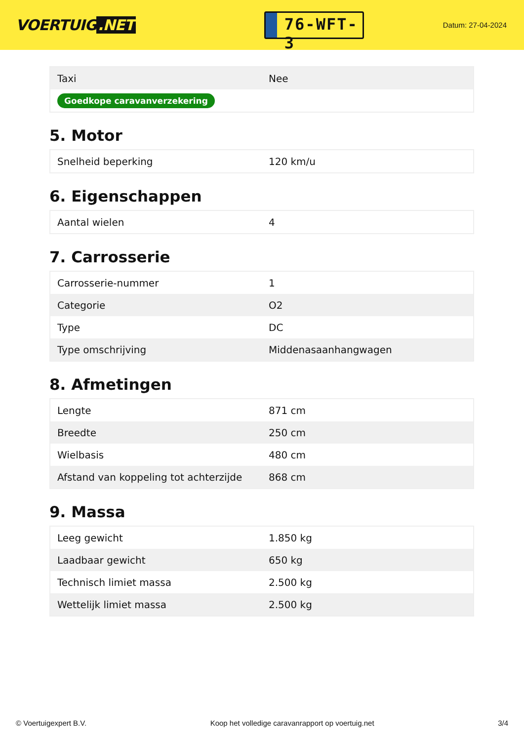VOERTUIG.NET
76-WFT-3
Datum: 27-04-2024
| Taxi | Nee |
| Goedkope caravanverzekering | |
5. Motor
| Snelheid beperking | 120 km/u |
6. Eigenschappen
| Aantal wielen | 4 |
7. Carrosserie
| Carrosserie-nummer | 1 |
| Categorie | O2 |
| Type | DC |
| Type omschrijving | Middenasaanhangwagen |
8. Afmetingen
| Lengte | 871 cm |
| Breedte | 250 cm |
| Wielbasis | 480 cm |
| Afstand van koppeling tot achterzijde | 868 cm |
9. Massa
| Leeg gewicht | 1.850 kg |
| Laadbaar gewicht | 650 kg |
| Technisch limiet massa | 2.500 kg |
| Wettelijk limiet massa | 2.500 kg |
© Voertuigexpert B.V. Koop het volledige caravanrapport op voertuig.net 3/4